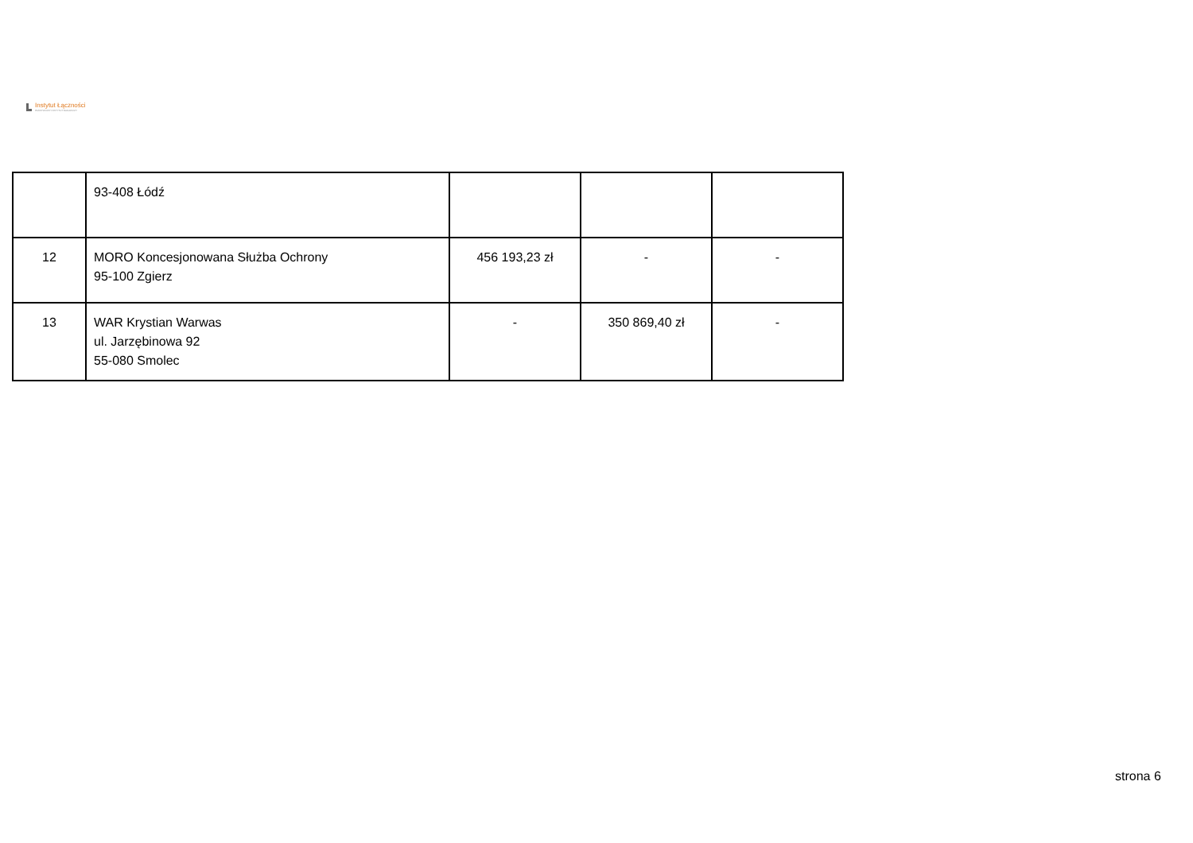Instytut Łączności
PAŃSTWOWY INSTYTUT BADAWCZY
| | 93-408 Łódź | | | |
| 12 | MORO Koncesjonowana Służba Ochrony 95-100 Zgierz | 456 193,23 zł | - | - |
| 13 | WAR Krystian Warwas ul. Jarzębinowa 92 55-080 Smolec | - | 350 869,40 zł | - |
strona 6